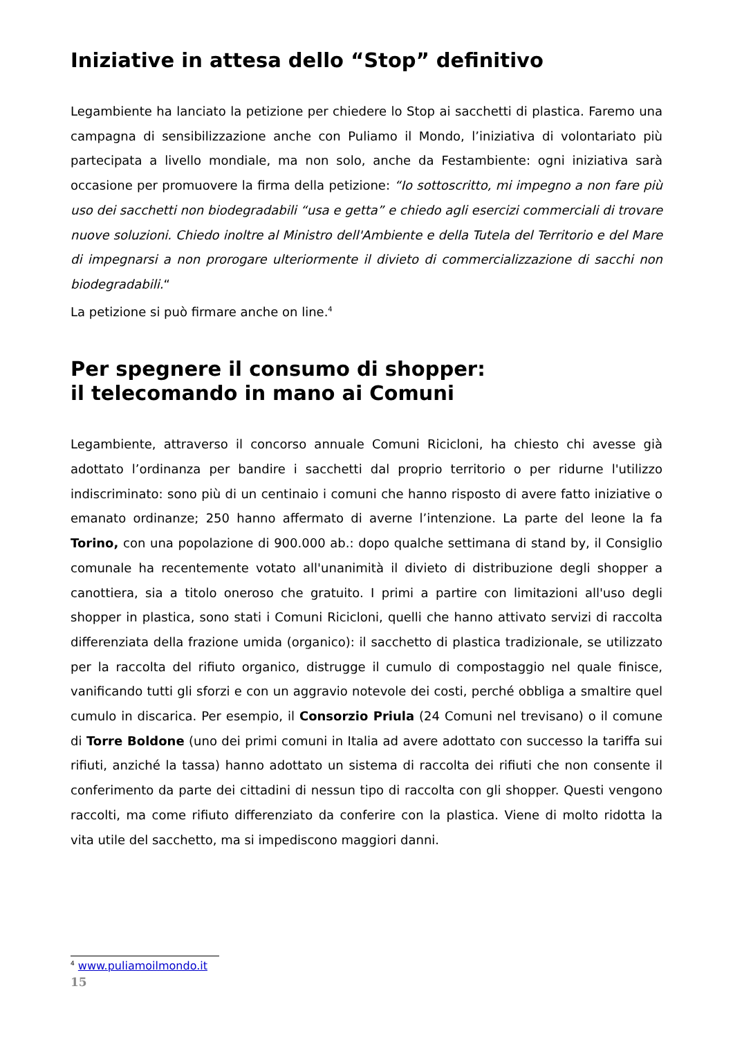Iniziative in attesa dello “Stop” definitivo
Legambiente ha lanciato la petizione per chiedere lo Stop ai sacchetti di plastica. Faremo una campagna di sensibilizzazione anche con Puliamo il Mondo, l’iniziativa di volontariato più partecipata a livello mondiale, ma non solo, anche da Festambiente: ogni iniziativa sarà occasione per promuovere la firma della petizione: “Io sottoscritto, mi impegno a non fare più uso dei sacchetti non biodegradabili “usa e getta” e chiedo agli esercizi commerciali di trovare nuove soluzioni. Chiedo inoltre al Ministro dell'Ambiente e della Tutela del Territorio e del Mare di impegnarsi a non prorogare ulteriormente il divieto di commercializzazione di sacchi non biodegradabili.“
La petizione si può firmare anche on line.<sup>4</sup>
Per spegnere il consumo di shopper:
il telecomando in mano ai Comuni
Legambiente, attraverso il concorso annuale Comuni Ricicloni, ha chiesto chi avesse già adottato l’ordinanza per bandire i sacchetti dal proprio territorio o per ridurne l'utilizzo indiscriminato: sono più di un centinaio i comuni che hanno risposto di avere fatto iniziative o emanato ordinanze; 250 hanno affermato di averne l’intenzione. La parte del leone la fa Torino, con una popolazione di 900.000 ab.: dopo qualche settimana di stand by, il Consiglio comunale ha recentemente votato all'unanimità il divieto di distribuzione degli shopper a canottiera, sia a titolo oneroso che gratuito. I primi a partire con limitazioni all'uso degli shopper in plastica, sono stati i Comuni Ricicloni, quelli che hanno attivato servizi di raccolta differenziata della frazione umida (organico): il sacchetto di plastica tradizionale, se utilizzato per la raccolta del rifiuto organico, distrugge il cumulo di compostaggio nel quale finisce, vanificando tutti gli sforzi e con un aggravio notevole dei costi, perché obbliga a smaltire quel cumulo in discarica. Per esempio, il Consorzio Priula (24 Comuni nel trevisano) o il comune di Torre Boldone (uno dei primi comuni in Italia ad avere adottato con successo la tariffa sui rifiuti, anziché la tassa) hanno adottato un sistema di raccolta dei rifiuti che non consente il conferimento da parte dei cittadini di nessun tipo di raccolta con gli shopper. Questi vengono raccolti, ma come rifiuto differenziato da conferire con la plastica. Viene di molto ridotta la vita utile del sacchetto, ma si impediscono maggiori danni.
<sup>4</sup> www.puliamoilmondo.it
15